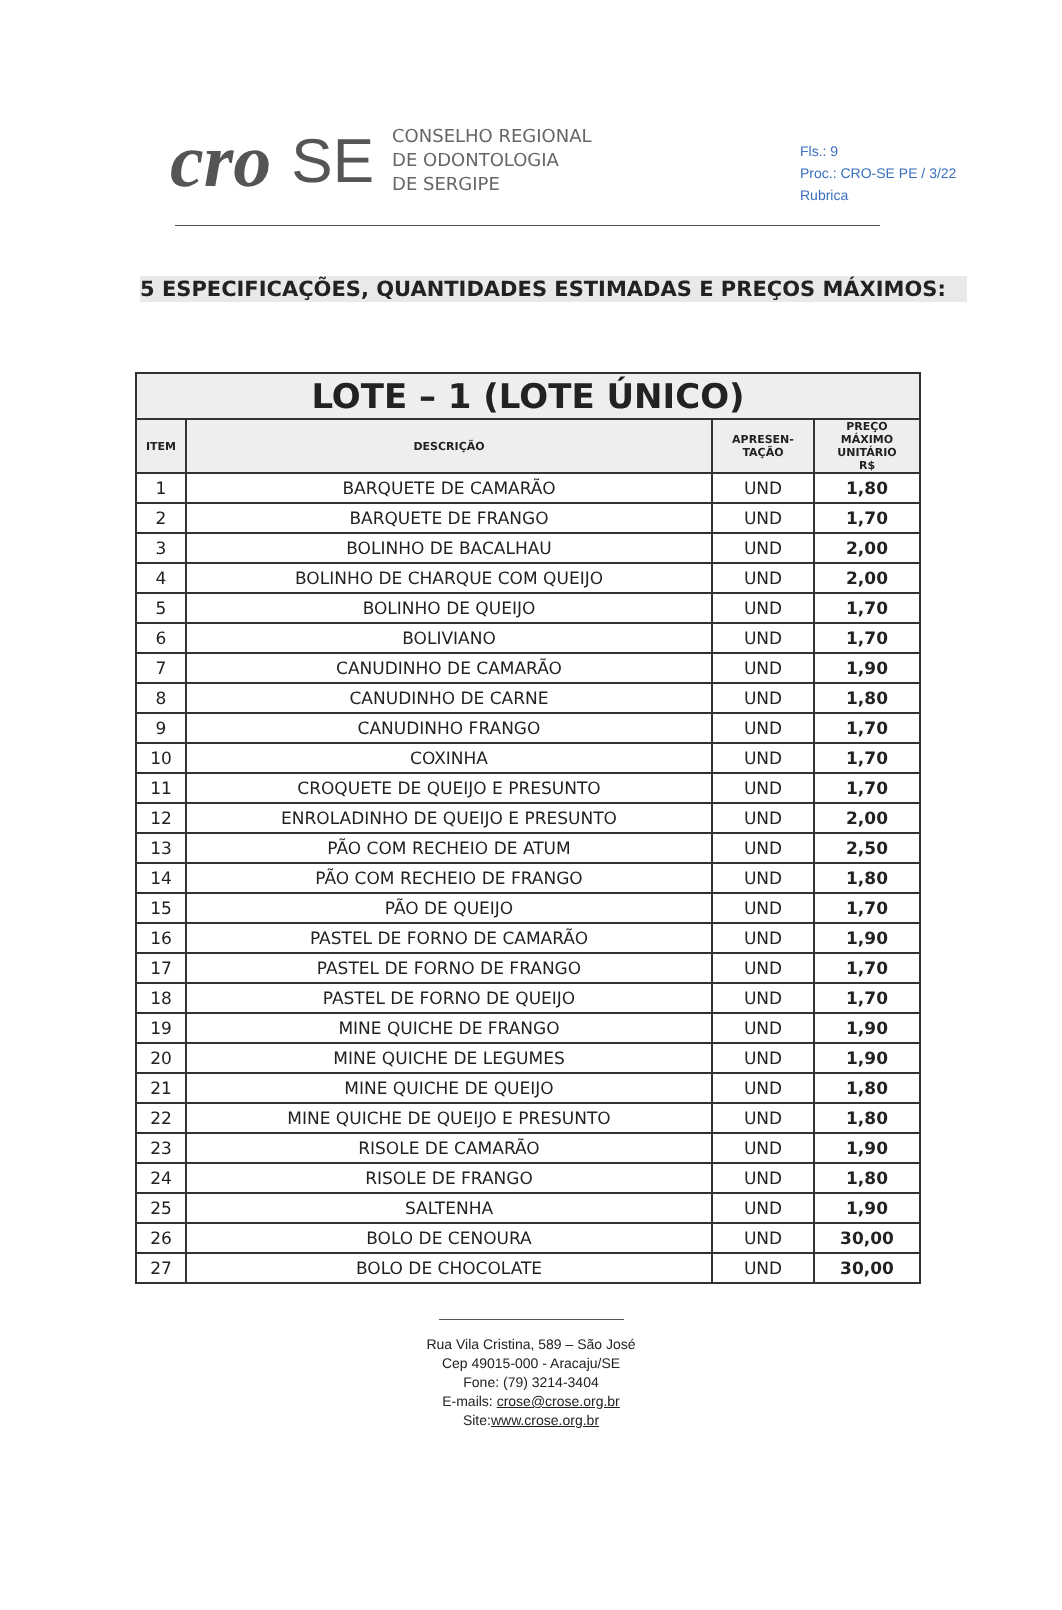Fls.: 9
Proc.: CRO-SE PE / 3/22
Rubrica
cro SE
CONSELHO REGIONAL
DE ODONTOLOGIA
DE SERGIPE
5 ESPECIFICAÇÕES, QUANTIDADES ESTIMADAS E PREÇOS MÁXIMOS:
| LOTE – 1 (LOTE ÚNICO) | | | |
| --- | --- | --- | --- |
| ITEM | DESCRIÇÃO | APRESEN- TAÇÃO | PREÇO MÁXIMO UNITÁRIO R$ |
| 1 | BARQUETE DE CAMARÃO | UND | 1,80 |
| 2 | BARQUETE DE FRANGO | UND | 1,70 |
| 3 | BOLINHO DE BACALHAU | UND | 2,00 |
| 4 | BOLINHO DE CHARQUE COM QUEIJO | UND | 2,00 |
| 5 | BOLINHO DE QUEIJO | UND | 1,70 |
| 6 | BOLIVIANO | UND | 1,70 |
| 7 | CANUDINHO DE CAMARÃO | UND | 1,90 |
| 8 | CANUDINHO DE CARNE | UND | 1,80 |
| 9 | CANUDINHO FRANGO | UND | 1,70 |
| 10 | COXINHA | UND | 1,70 |
| 11 | CROQUETE DE QUEIJO E PRESUNTO | UND | 1,70 |
| 12 | ENROLADINHO DE QUEIJO E PRESUNTO | UND | 2,00 |
| 13 | PÃO COM RECHEIO DE ATUM | UND | 2,50 |
| 14 | PÃO COM RECHEIO DE FRANGO | UND | 1,80 |
| 15 | PÃO DE QUEIJO | UND | 1,70 |
| 16 | PASTEL DE FORNO DE CAMARÃO | UND | 1,90 |
| 17 | PASTEL DE FORNO DE FRANGO | UND | 1,70 |
| 18 | PASTEL DE FORNO DE QUEIJO | UND | 1,70 |
| 19 | MINE QUICHE DE FRANGO | UND | 1,90 |
| 20 | MINE QUICHE DE LEGUMES | UND | 1,90 |
| 21 | MINE QUICHE DE QUEIJO | UND | 1,80 |
| 22 | MINE QUICHE DE QUEIJO E PRESUNTO | UND | 1,80 |
| 23 | RISOLE DE CAMARÃO | UND | 1,90 |
| 24 | RISOLE DE FRANGO | UND | 1,80 |
| 25 | SALTENHA | UND | 1,90 |
| 26 | BOLO DE CENOURA | UND | 30,00 |
| 27 | BOLO DE CHOCOLATE | UND | 30,00 |
Rua Vila Cristina, 589 – São José
Cep 49015-000 - Aracaju/SE
Fone: (79) 3214-3404
E-mails: crose@crose.org.br
Site:www.crose.org.br